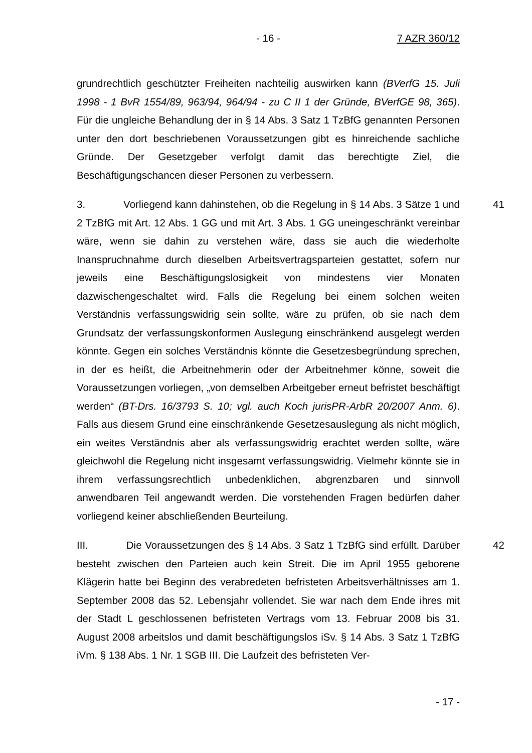- 16 - 7 AZR 360/12
grundrechtlich geschützter Freiheiten nachteilig auswirken kann (BVerfG 15. Juli 1998 - 1 BvR 1554/89, 963/94, 964/94 - zu C II 1 der Gründe, BVerfGE 98, 365). Für die ungleiche Behandlung der in § 14 Abs. 3 Satz 1 TzBfG genannten Personen unter den dort beschriebenen Voraussetzungen gibt es hinreichende sachliche Gründe. Der Gesetzgeber verfolgt damit das berechtigte Ziel, die Beschäftigungschancen dieser Personen zu verbessern.
41 3. Vorliegend kann dahinstehen, ob die Regelung in § 14 Abs. 3 Sätze 1 und 2 TzBfG mit Art. 12 Abs. 1 GG und mit Art. 3 Abs. 1 GG uneingeschränkt vereinbar wäre, wenn sie dahin zu verstehen wäre, dass sie auch die wiederholte Inanspruchnahme durch dieselben Arbeitsvertragsparteien gestattet, sofern nur jeweils eine Beschäftigungslosigkeit von mindestens vier Monaten dazwischengeschaltet wird. Falls die Regelung bei einem solchen weiten Verständnis verfassungswidrig sein sollte, wäre zu prüfen, ob sie nach dem Grundsatz der verfassungskonformen Auslegung einschränkend ausgelegt werden könnte. Gegen ein solches Verständnis könnte die Gesetzesbegründung sprechen, in der es heißt, die Arbeitnehmerin oder der Arbeitnehmer könne, soweit die Voraussetzungen vorliegen, „von demselben Arbeitgeber erneut befristet beschäftigt werden“ (BT-Drs. 16/3793 S. 10; vgl. auch Koch jurisPR-ArbR 20/2007 Anm. 6). Falls aus diesem Grund eine einschränkende Gesetzesauslegung als nicht möglich, ein weites Verständnis aber als verfassungswidrig erachtet werden sollte, wäre gleichwohl die Regelung nicht insgesamt verfassungswidrig. Vielmehr könnte sie in ihrem verfassungsrechtlich unbedenklichen, abgrenzbaren und sinnvoll anwendbaren Teil angewandt werden. Die vorstehenden Fragen bedürfen daher vorliegend keiner abschließenden Beurteilung.
42 III. Die Voraussetzungen des § 14 Abs. 3 Satz 1 TzBfG sind erfüllt. Darüber besteht zwischen den Parteien auch kein Streit. Die im April 1955 geborene Klägerin hatte bei Beginn des verabredeten befristeten Arbeitsverhältnisses am 1. September 2008 das 52. Lebensjahr vollendet. Sie war nach dem Ende ihres mit der Stadt L geschlossenen befristeten Vertrags vom 13. Februar 2008 bis 31. August 2008 arbeitslos und damit beschäftigungslos iSv. § 14 Abs. 3 Satz 1 TzBfG iVm. § 138 Abs. 1 Nr. 1 SGB III. Die Laufzeit des befristeten Ver-
- 17 -